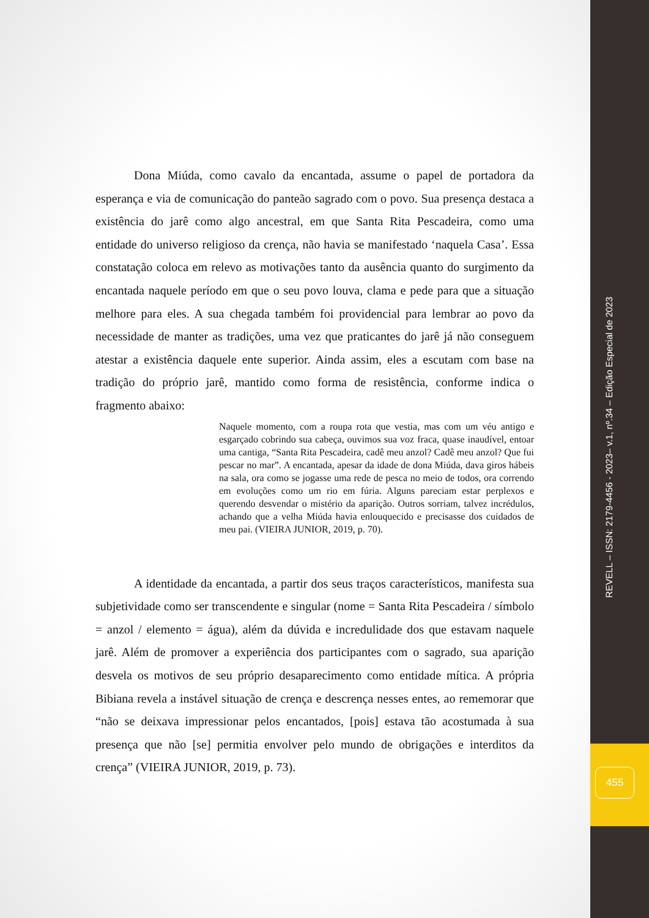REVELL – ISSN: 2179-4456 - 2023– v.1, nº.34 – Edição Especial de 2023
455
Dona Miúda, como cavalo da encantada, assume o papel de portadora da esperança e via de comunicação do panteão sagrado com o povo. Sua presença destaca a existência do jarê como algo ancestral, em que Santa Rita Pescadeira, como uma entidade do universo religioso da crença, não havia se manifestado ‘naquela Casa’. Essa constatação coloca em relevo as motivações tanto da ausência quanto do surgimento da encantada naquele período em que o seu povo louva, clama e pede para que a situação melhore para eles. A sua chegada também foi providencial para lembrar ao povo da necessidade de manter as tradições, uma vez que praticantes do jarê já não conseguem atestar a existência daquele ente superior. Ainda assim, eles a escutam com base na tradição do próprio jarê, mantido como forma de resistência, conforme indica o fragmento abaixo:
Naquele momento, com a roupa rota que vestia, mas com um véu antigo e esgarçado cobrindo sua cabeça, ouvimos sua voz fraca, quase inaudível, entoar uma cantiga, “Santa Rita Pescadeira, cadê meu anzol? Cadê meu anzol? Que fui pescar no mar”. A encantada, apesar da idade de dona Miúda, dava giros hábeis na sala, ora como se jogasse uma rede de pesca no meio de todos, ora correndo em evoluções como um rio em fúria. Alguns pareciam estar perplexos e querendo desvendar o mistério da aparição. Outros sorriam, talvez incrédulos, achando que a velha Miúda havia enlouquecido e precisasse dos cuidados de meu pai. (VIEIRA JUNIOR, 2019, p. 70).
A identidade da encantada, a partir dos seus traços característicos, manifesta sua subjetividade como ser transcendente e singular (nome = Santa Rita Pescadeira / símbolo = anzol / elemento = água), além da dúvida e incredulidade dos que estavam naquele jarê. Além de promover a experiência dos participantes com o sagrado, sua aparição desvela os motivos de seu próprio desaparecimento como entidade mítica. A própria Bibiana revela a instável situação de crença e descrença nesses entes, ao rememorar que “não se deixava impressionar pelos encantados, [pois] estava tão acostumada à sua presença que não [se] permitia envolver pelo mundo de obrigações e interditos da crença” (VIEIRA JUNIOR, 2019, p. 73).